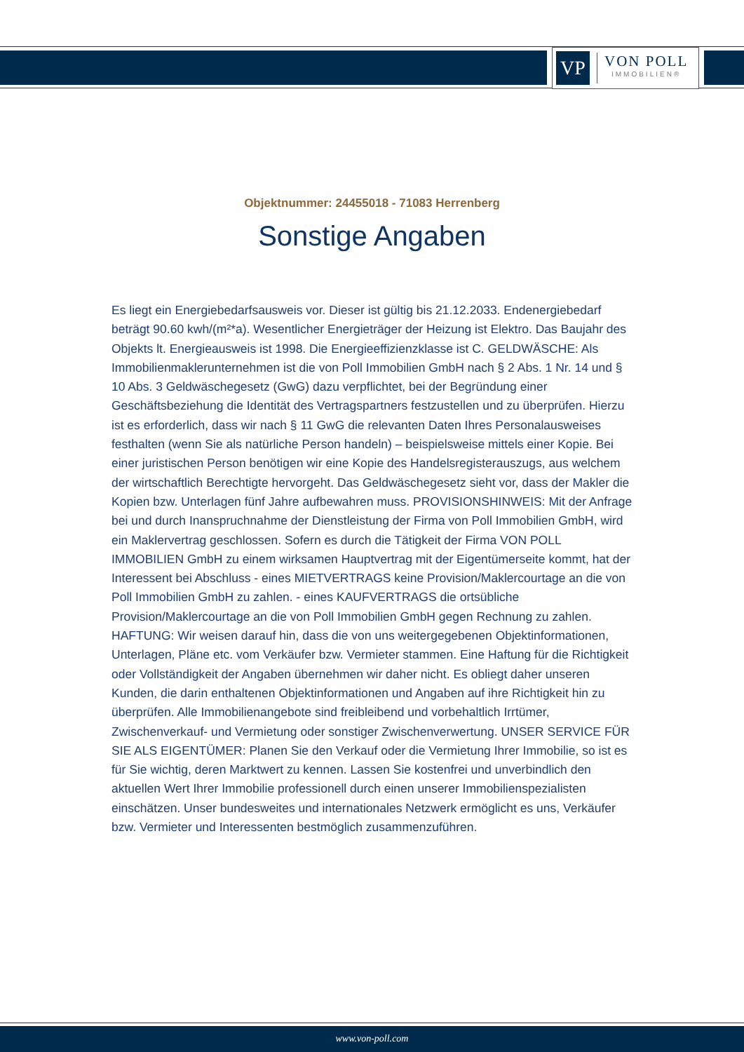VP
VON POLL
IMMOBILIEN®
Objektnummer: 24455018 - 71083 Herrenberg
Sonstige Angaben
Es liegt ein Energiebedarfsausweis vor. Dieser ist gültig bis 21.12.2033. Endenergiebedarf beträgt 90.60 kwh/(m²*a). Wesentlicher Energieträger der Heizung ist Elektro. Das Baujahr des Objekts lt. Energieausweis ist 1998. Die Energieeffizienzklasse ist C. GELDWÄSCHE: Als Immobilienmaklerunternehmen ist die von Poll Immobilien GmbH nach § 2 Abs. 1 Nr. 14 und § 10 Abs. 3 Geldwäschegesetz (GwG) dazu verpflichtet, bei der Begründung einer Geschäftsbeziehung die Identität des Vertragspartners festzustellen und zu überprüfen. Hierzu ist es erforderlich, dass wir nach § 11 GwG die relevanten Daten Ihres Personalausweises festhalten (wenn Sie als natürliche Person handeln) – beispielsweise mittels einer Kopie. Bei einer juristischen Person benötigen wir eine Kopie des Handelsregisterauszugs, aus welchem der wirtschaftlich Berechtigte hervorgeht. Das Geldwäschegesetz sieht vor, dass der Makler die Kopien bzw. Unterlagen fünf Jahre aufbewahren muss. PROVISIONSHINWEIS: Mit der Anfrage bei und durch Inanspruchnahme der Dienstleistung der Firma von Poll Immobilien GmbH, wird ein Maklervertrag geschlossen. Sofern es durch die Tätigkeit der Firma VON POLL IMMOBILIEN GmbH zu einem wirksamen Hauptvertrag mit der Eigentümerseite kommt, hat der Interessent bei Abschluss - eines MIETVERTRAGS keine Provision/Maklercourtage an die von Poll Immobilien GmbH zu zahlen. - eines KAUFVERTRAGS die ortsübliche Provision/Maklercourtage an die von Poll Immobilien GmbH gegen Rechnung zu zahlen. HAFTUNG: Wir weisen darauf hin, dass die von uns weitergegebenen Objektinformationen, Unterlagen, Pläne etc. vom Verkäufer bzw. Vermieter stammen. Eine Haftung für die Richtigkeit oder Vollständigkeit der Angaben übernehmen wir daher nicht. Es obliegt daher unseren Kunden, die darin enthaltenen Objektinformationen und Angaben auf ihre Richtigkeit hin zu überprüfen. Alle Immobilienangebote sind freibleibend und vorbehaltlich Irrtümer, Zwischenverkauf- und Vermietung oder sonstiger Zwischenverwertung. UNSER SERVICE FÜR SIE ALS EIGENTÜMER: Planen Sie den Verkauf oder die Vermietung Ihrer Immobilie, so ist es für Sie wichtig, deren Marktwert zu kennen. Lassen Sie kostenfrei und unverbindlich den aktuellen Wert Ihrer Immobilie professionell durch einen unserer Immobilienspezialisten einschätzen. Unser bundesweites und internationales Netzwerk ermöglicht es uns, Verkäufer bzw. Vermieter und Interessenten bestmöglich zusammenzuführen.
www.von-poll.com